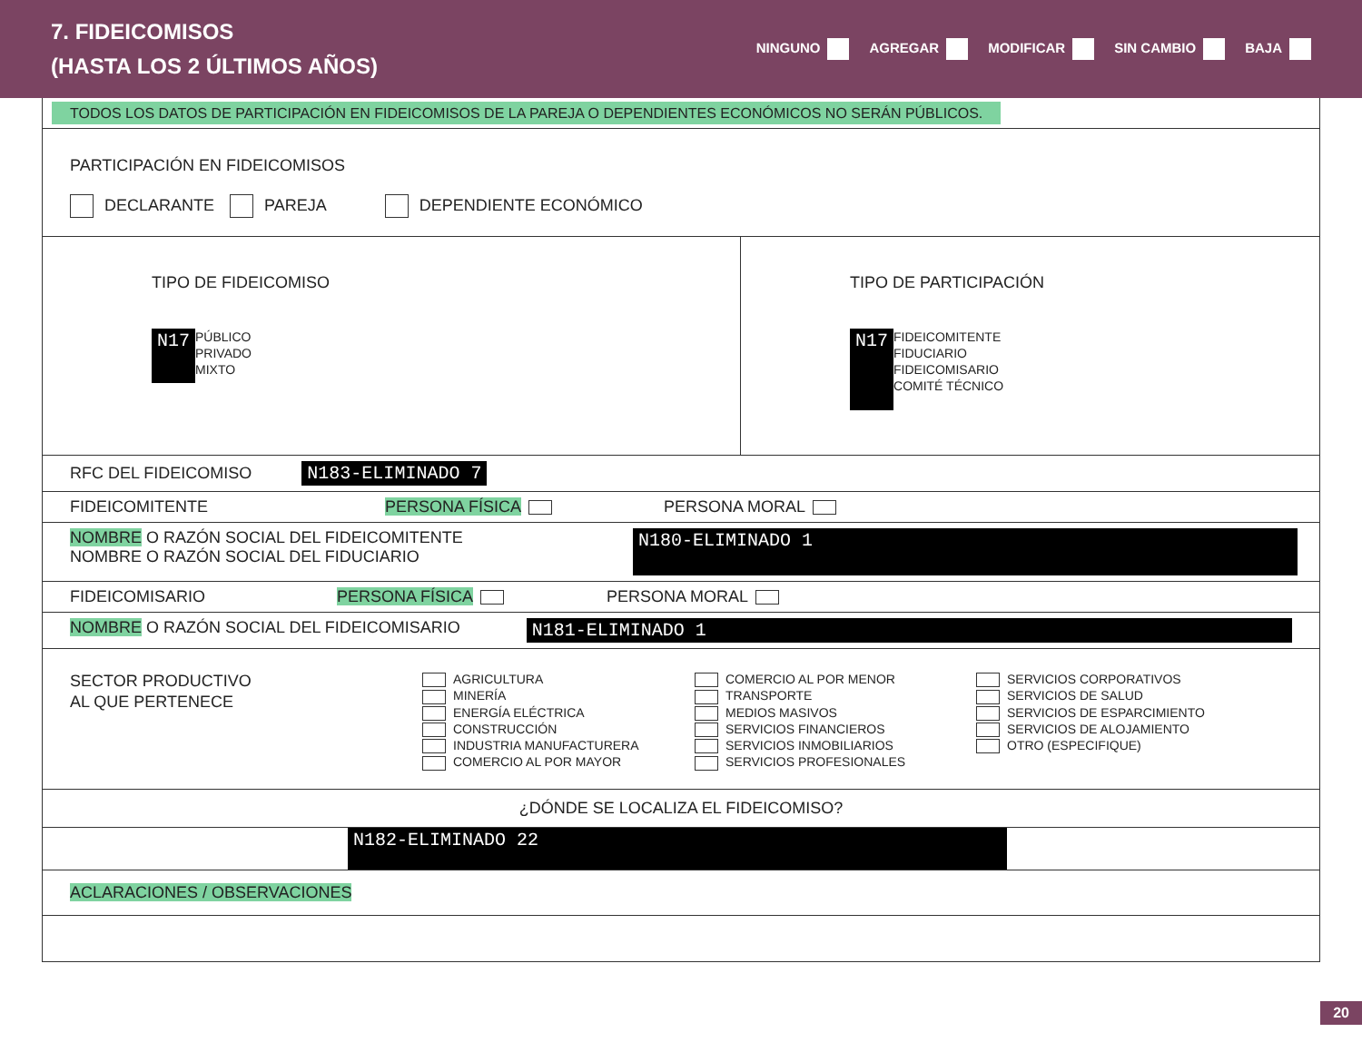7. FIDEICOMISOS
(HASTA LOS 2 ÚLTIMOS AÑOS)
NINGUNO AGREGAR MODIFICAR SIN CAMBIO BAJA
TODOS LOS DATOS DE PARTICIPACIÓN EN FIDEICOMISOS DE LA PAREJA O DEPENDIENTES ECONÓMICOS NO SERÁN PÚBLICOS.
PARTICIPACIÓN EN FIDEICOMISOS
DECLARANTE PAREJA DEPENDIENTE ECONÓMICO
TIPO DE FIDEICOMISO
N17
PÚBLICO
PRIVADO
MIXTO
TIPO DE PARTICIPACIÓN
N17
FIDEICOMITENTE
FIDUCIARIO
FIDEICOMISARIO
COMITÉ TÉCNICO
RFC DEL FIDEICOMISO N183-ELIMINADO 7
FIDEICOMITENTE PERSONA FÍSICA PERSONA MORAL
NOMBRE O RAZÓN SOCIAL DEL FIDEICOMITENTE
NOMBRE O RAZÓN SOCIAL DEL FIDUCIARIO
N180-ELIMINADO 1
FIDEICOMISARIO PERSONA FÍSICA PERSONA MORAL
NOMBRE O RAZÓN SOCIAL DEL FIDEICOMISARIO N181-ELIMINADO 1
SECTOR PRODUCTIVO
AL QUE PERTENECE
AGRICULTURA
MINERÍA
ENERGÍA ELÉCTRICA
CONSTRUCCIÓN
INDUSTRIA MANUFACTURERA
COMERCIO AL POR MAYOR
COMERCIO AL POR MENOR
TRANSPORTE
MEDIOS MASIVOS
SERVICIOS FINANCIEROS
SERVICIOS INMOBILIARIOS
SERVICIOS PROFESIONALES
SERVICIOS CORPORATIVOS
SERVICIOS DE SALUD
SERVICIOS DE ESPARCIMIENTO
SERVICIOS DE ALOJAMIENTO
OTRO (ESPECIFIQUE)
¿DÓNDE SE LOCALIZA EL FIDEICOMISO?
N182-ELIMINADO 22
ACLARACIONES / OBSERVACIONES
20